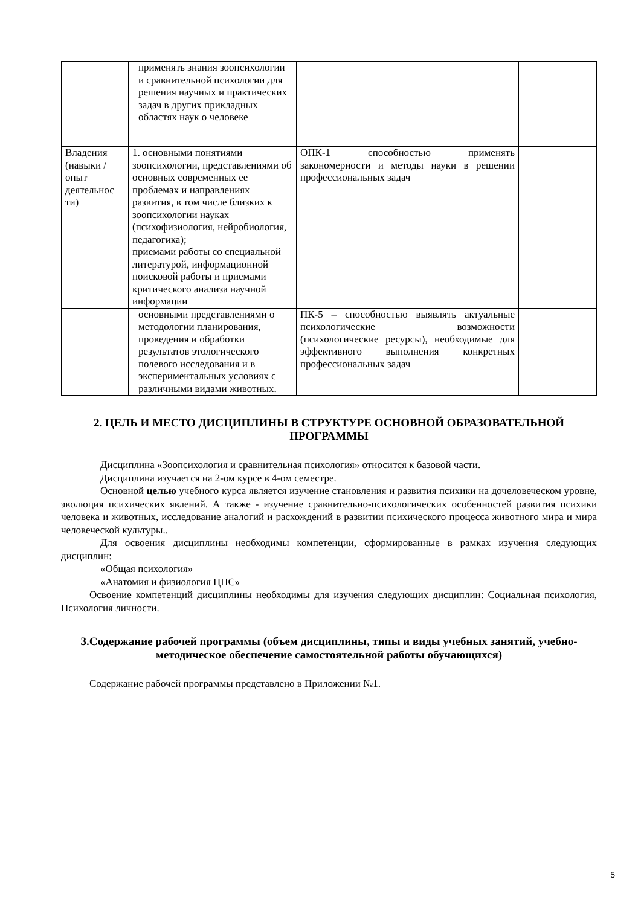| | применять знания зоопсихологии и сравнительной психологии для решения научных и практических задач в других прикладных областях наук о человеке | | |
| Владения (навыки / опыт деятельнос ти) | 1. основными понятиями зоопсихологии, представлениями об основных современных ее проблемах и направлениях развития, в том числе близких к зоопсихологии науках (психофизиология, нейробиология, педагогика); приемами работы со специальной литературой, информационной поисковой работы и приемами критического анализа научной информации | ОПК-1 способностью применять закономерности и методы науки в решении профессиональных задач | |
| | основными представлениями о методологии планирования, проведения и обработки результатов этологического полевого исследования и в экспериментальных условиях с различными видами животных. | ПК-5 – способностью выявлять актуальные психологические возможности (психологические ресурсы), необходимые для эффективного выполнения конкретных профессиональных задач | |
2. ЦЕЛЬ И МЕСТО ДИСЦИПЛИНЫ В СТРУКТУРЕ ОСНОВНОЙ ОБРАЗОВАТЕЛЬНОЙ ПРОГРАММЫ
Дисциплина «Зоопсихология и сравнительная психология» относится к базовой части.
Дисциплина изучается на 2-ом курсе в 4-ом семестре.
Основной целью учебного курса является изучение становления и развития психики на дочеловеческом уровне, эволюция психических явлений. А также - изучение сравнительно-психологических особенностей развития психики человека и животных, исследование аналогий и расхождений в развитии психического процесса животного мира и мира человеческой культуры..
Для освоения дисциплины необходимы компетенции, сформированные в рамках изучения следующих дисциплин:
«Общая психология»
«Анатомия и физиология ЦНС»
Освоение компетенций дисциплины необходимы для изучения следующих дисциплин: Социальная психология, Психология личности.
3.Содержание рабочей программы (объем дисциплины, типы и виды учебных занятий, учебно-методическое обеспечение самостоятельной работы обучающихся)
Содержание рабочей программы представлено в Приложении №1.
5